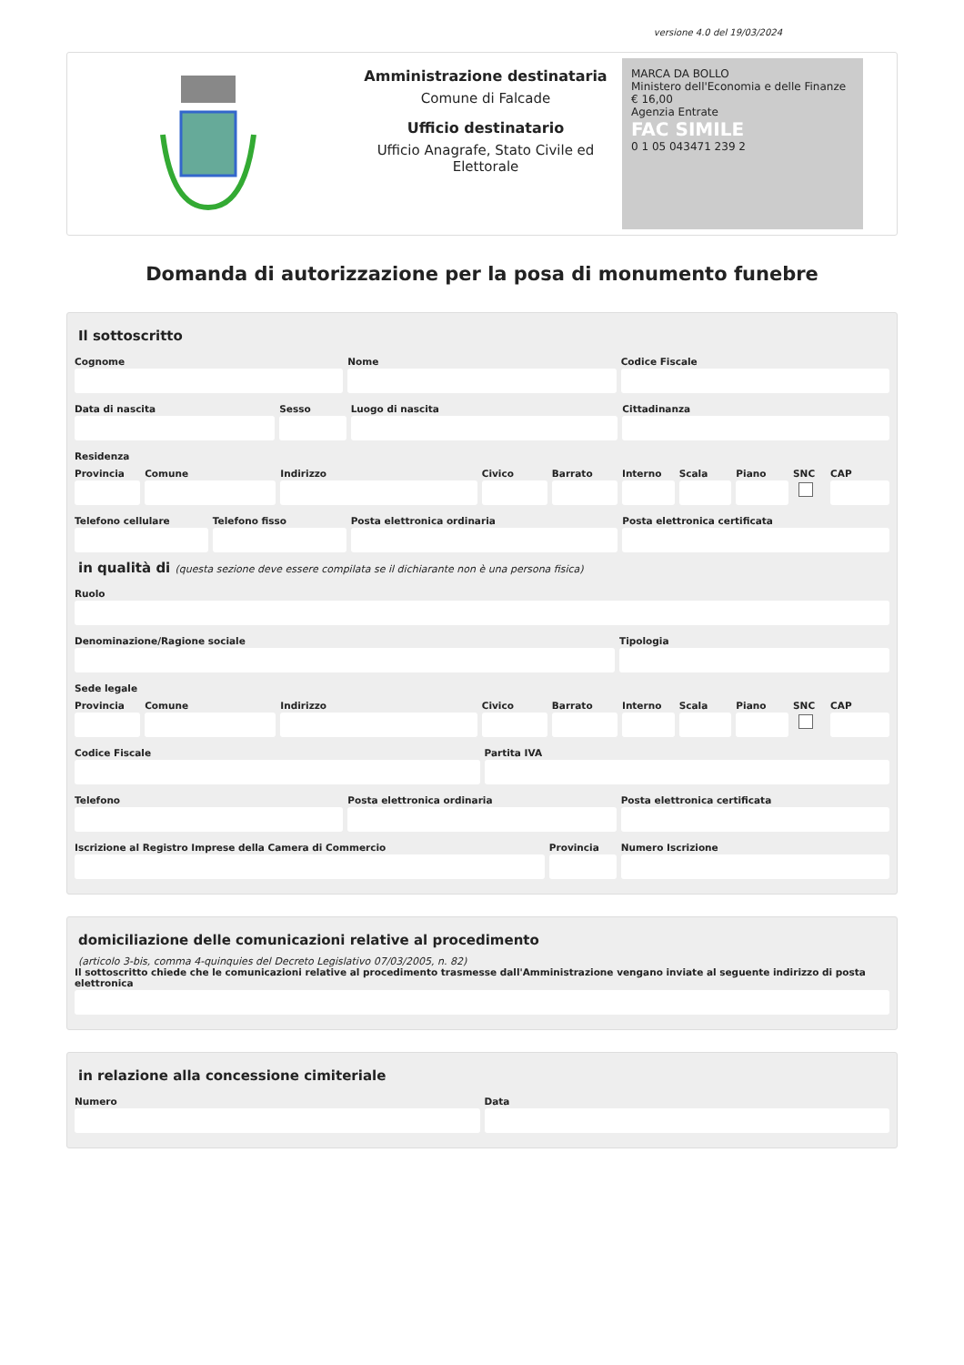versione 4.0 del 19/03/2024
Amministrazione destinataria
Comune di Falcade
Ufficio destinatario
Ufficio Anagrafe, Stato Civile ed Elettorale
MARCA DA BOLLO
Ministero dell'Economia e delle Finanze
€ 16,00
Agenzia Entrate
FAC SIMILE
0 1 05 043471 239 2
Domanda di autorizzazione per la posa di monumento funebre
Il sottoscritto
Cognome Nome Codice Fiscale
Data di nascita Sesso Luogo di nascita Cittadinanza
Residenza
Provincia Comune Indirizzo Civico Barrato Interno Scala Piano SNC CAP
Telefono cellulare Telefono fisso Posta elettronica ordinaria Posta elettronica certificata
in qualità di (questa sezione deve essere compilata se il dichiarante non è una persona fisica)
Ruolo
Denominazione/Ragione sociale Tipologia
Sede legale
Provincia Comune Indirizzo Civico Barrato Interno Scala Piano SNC CAP
Codice Fiscale Partita IVA
Telefono Posta elettronica ordinaria Posta elettronica certificata
Iscrizione al Registro Imprese della Camera di Commercio
Provincia Numero Iscrizione
domiciliazione delle comunicazioni relative al procedimento
(articolo 3-bis, comma 4-quinquies del Decreto Legislativo 07/03/2005, n. 82)
Il sottoscritto chiede che le comunicazioni relative al procedimento trasmesse dall'Amministrazione vengano inviate al seguente indirizzo di posta elettronica
in relazione alla concessione cimiteriale
Numero Data